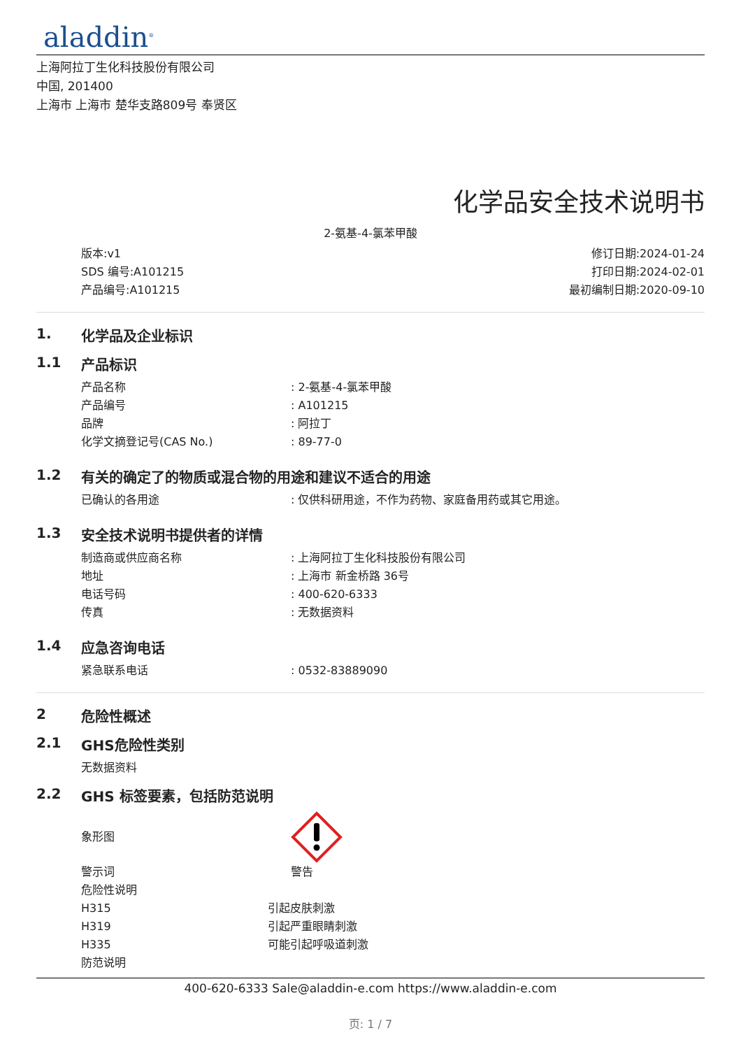aladdin<sup>®</sup>
上海阿拉丁生化科技股份有限公司
中国, 201400
上海市 上海市 楚华支路809号 奉贤区
化学品安全技术说明书
2-氨基-4-氯苯甲酸
版本:v1
SDS 编号:A101215
产品编号:A101215
修订日期:2024-01-24
打印日期:2024-02-01
最初编制日期:2020-09-10
1. 化学品及企业标识
1.1 产品标识
产品名称: 2-氨基-4-氯苯甲酸
产品编号: A101215
品牌: 阿拉丁
化学文摘登记号(CAS No.): 89-77-0
1.2 有关的确定了的物质或混合物的用途和建议不适合的用途
已确认的各用途: 仅供科研用途，不作为药物、家庭备用药或其它用途。
1.3 安全技术说明书提供者的详情
制造商或供应商名称: 上海阿拉丁生化科技股份有限公司
地址: 上海市 新金桥路 36号
电话号码: 400-620-6333
传真: 无数据资料
1.4 应急咨询电话
紧急联系电话: 0532-83889090
2 危险性概述
2.1 GHS危险性类别
无数据资料
2.2 GHS 标签要素，包括防范说明
象形图
警示词 警告
危险性说明
H315 引起皮肤刺激
H319 引起严重眼睛刺激
H335 可能引起呼吸道刺激
防范说明
400-620-6333 Sale@aladdin-e.com https://www.aladdin-e.com
页: 1 / 7